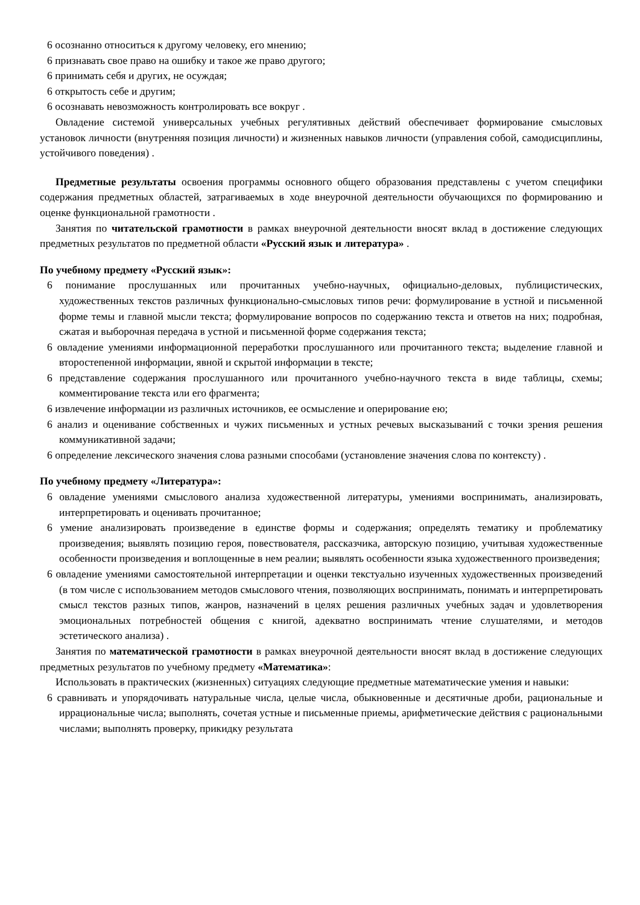6 осознанно относиться к другому человеку, его мнению;
6 признавать свое право на ошибку и такое же право другого;
6 принимать себя и других, не осуждая;
6 открытость себе и другим;
6 осознавать невозможность контролировать все вокруг .
Овладение системой универсальных учебных регулятивных действий обеспечивает формирование смысловых установок личности (внутренняя позиция личности) и жизненных навыков личности (управления собой, самодисциплины, устойчивого поведения) .
Предметные результаты освоения программы основного общего образования представлены с учетом специфики содержания предметных областей, затрагиваемых в ходе внеурочной деятельности обучающихся по формированию и оценке функциональной грамотности .
Занятия по читательской грамотности в рамках внеурочной деятельности вносят вклад в достижение следующих предметных результатов по предметной области «Русский язык и литература» .
По учебному предмету «Русский язык»:
6 понимание прослушанных или прочитанных учебно-научных, официально-деловых, публицистических, художественных текстов различных функционально-смысловых типов речи: формулирование в устной и письменной форме темы и главной мысли текста; формулирование вопросов по содержанию текста и ответов на них; подробная, сжатая и выборочная передача в устной и письменной форме содержания текста;
6 овладение умениями информационной переработки прослушанного или прочитанного текста; выделение главной и второстепенной информации, явной и скрытой информации в тексте;
6 представление содержания прослушанного или прочитанного учебно-научного текста в виде таблицы, схемы; комментирование текста или его фрагмента;
6 извлечение информации из различных источников, ее осмысление и оперирование ею;
6 анализ и оценивание собственных и чужих письменных и устных речевых высказываний с точки зрения решения коммуникативной задачи;
6 определение лексического значения слова разными способами (установление значения слова по контексту) .
По учебному предмету «Литература»:
6 овладение умениями смыслового анализа художественной литературы, умениями воспринимать, анализировать, интерпретировать и оценивать прочитанное;
6 умение анализировать произведение в единстве формы и содержания; определять тематику и проблематику произведения; выявлять позицию героя, повествователя, рассказчика, авторскую позицию, учитывая художественные особенности произведения и воплощенные в нем реалии; выявлять особенности языка художественного произведения;
6 овладение умениями самостоятельной интерпретации и оценки текстуально изученных художественных произведений (в том числе с использованием методов смыслового чтения, позволяющих воспринимать, понимать и интерпретировать смысл текстов разных типов, жанров, назначений в целях решения различных учебных задач и удовлетворения эмоциональных потребностей общения с книгой, адекватно воспринимать чтение слушателями, и методов эстетического анализа) .
Занятия по математической грамотности в рамках внеурочной деятельности вносят вклад в достижение следующих предметных результатов по учебному предмету «Математика»:
Использовать в практических (жизненных) ситуациях следующие предметные математические умения и навыки:
6 сравнивать и упорядочивать натуральные числа, целые числа, обыкновенные и десятичные дроби, рациональные и иррациональные числа; выполнять, сочетая устные и письменные приемы, арифметические действия с рациональными числами; выполнять проверку, прикидку результата